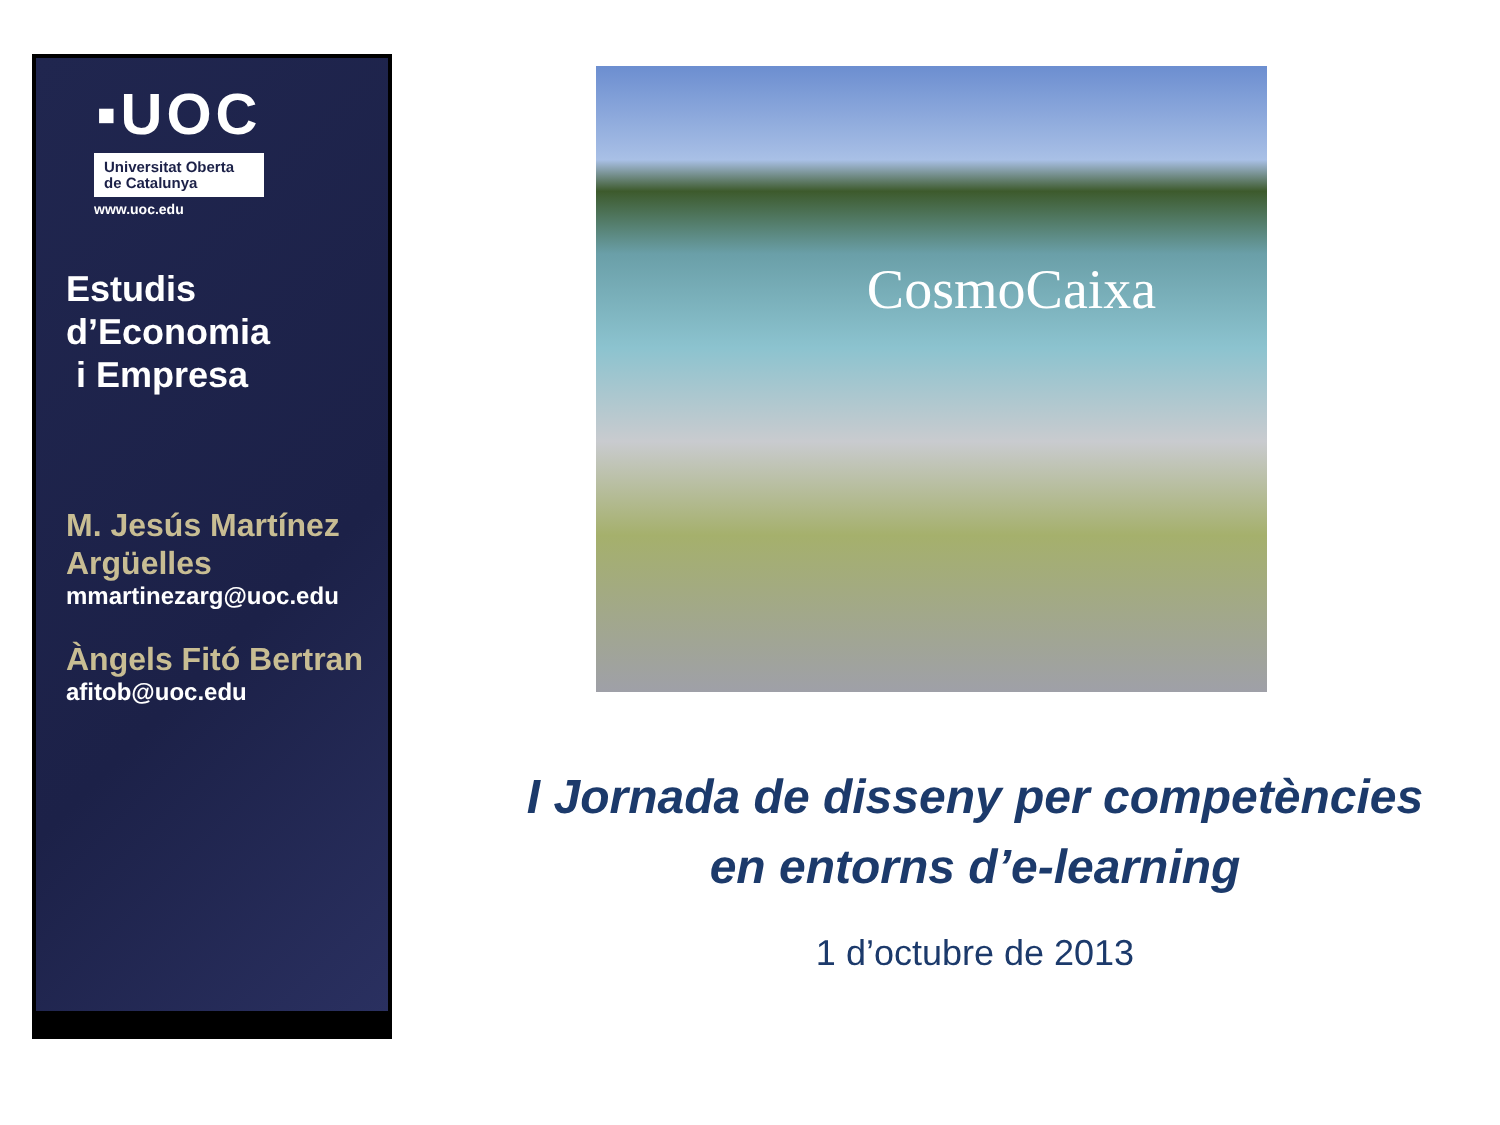▪UOC
Universitat Oberta de Catalunya
www.uoc.edu
Estudis
d’Economia
i Empresa
M. Jesús Martínez Argüelles
mmartinezarg@uoc.edu
Àngels Fitó Bertran
afitob@uoc.edu
CosmoCaixa
I Jornada de disseny per competències
en entorns d’e-learning
1 d’octubre de 2013